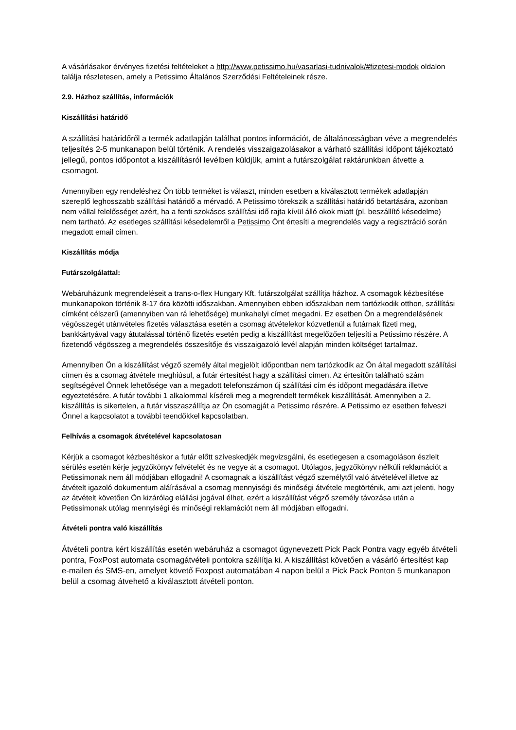A vásárlásakor érvényes fizetési feltételeket a http://www.petissimo.hu/vasarlasi-tudnivalok/#fizetesi-modok oldalon találja részletesen, amely a Petissimo Általános Szerződési Feltételeinek része.
2.9. Házhoz szállítás, információk
Kiszállítási határidő
A szállítási határidőről a termék adatlapján találhat pontos információt, de általánosságban véve a megrendelés teljesítés 2-5 munkanapon belül történik. A rendelés visszaigazolásakor a várható szállítási időpont tájékoztató jellegű, pontos időpontot a kiszállításról levélben küldjük, amint a futárszolgálat raktárunkban átvette a csomagot.
Amennyiben egy rendeléshez Ön több terméket is választ, minden esetben a kiválasztott termékek adatlapján szereplő leghosszabb szállítási határidő a mérvadó. A Petissimo törekszik a szállítási határidő betartására, azonban nem vállal felelősséget azért, ha a fenti szokásos szállítási idő rajta kívül álló okok miatt (pl. beszállító késedelme) nem tartható. Az esetleges szállítási késedelemről a Petissimo Önt értesíti a megrendelés vagy a regisztráció során megadott email címen.
Kiszállítás módja
Futárszolgálattal:
Webáruházunk megrendeléseit a trans-o-flex Hungary Kft. futárszolgálat szállítja házhoz. A csomagok kézbesítése munkanapokon történik 8-17 óra közötti időszakban. Amennyiben ebben időszakban nem tartózkodik otthon, szállítási címként célszerű (amennyiben van rá lehetősége) munkahelyi címet megadni. Ez esetben Ön a megrendelésének végösszegét utánvételes fizetés választása esetén a csomag átvételekor közvetlenül a futárnak fizeti meg, bankkártyával vagy átutalással történő fizetés esetén pedig a kiszállítást megelőzően teljesíti a Petissimo részére. A fizetendő végösszeg a megrendelés összesítője és visszaigazoló levél alapján minden költséget tartalmaz.
Amennyiben Ön a kiszállítást végző személy által megjelölt időpontban nem tartózkodik az Ön által megadott szállítási címen és a csomag átvétele meghiúsul, a futár értesítést hagy a szállítási címen. Az értesítőn található szám segítségével Önnek lehetősége van a megadott telefonszámon új szállítási cím és időpont megadására illetve egyeztetésére. A futár további 1 alkalommal kíséreli meg a megrendelt termékek kiszállítását. Amennyiben a 2. kiszállítás is sikertelen, a futár visszaszállítja az Ön csomagját a Petissimo részére. A Petissimo ez esetben felveszi Önnel a kapcsolatot a további teendőkkel kapcsolatban.
Felhívás a csomagok átvételével kapcsolatosan
Kérjük a csomagot kézbesítéskor a futár előtt szíveskedjék megvizsgálni, és esetlegesen a csomagoláson észlelt sérülés esetén kérje jegyzőkönyv felvételét és ne vegye át a csomagot. Utólagos, jegyzőkönyv nélküli reklamációt a Petissimonak nem áll módjában elfogadni! A csomagnak a kiszállítást végző személytől való átvételével illetve az átvételt igazoló dokumentum aláírásával a csomag mennyiségi és minőségi átvétele megtörténik, ami azt jelenti, hogy az átvételt követően Ön kizárólag elállási jogával élhet, ezért a kiszállítást végző személy távozása után a Petissimonak utólag mennyiségi és minőségi reklamációt nem áll módjában elfogadni.
Átvételi pontra való kiszállítás
Átvételi pontra kért kiszállítás esetén webáruház a csomagot úgynevezett Pick Pack Pontra vagy egyéb átvételi pontra, FoxPost automata csomagátvételi pontokra szállítja ki. A kiszállítást követően a vásárló értesítést kap e-mailen és SMS-en, amelyet követő Foxpost automatában 4 napon belül a Pick Pack Ponton 5 munkanapon belül a csomag átvehető a kiválasztott átvételi ponton.